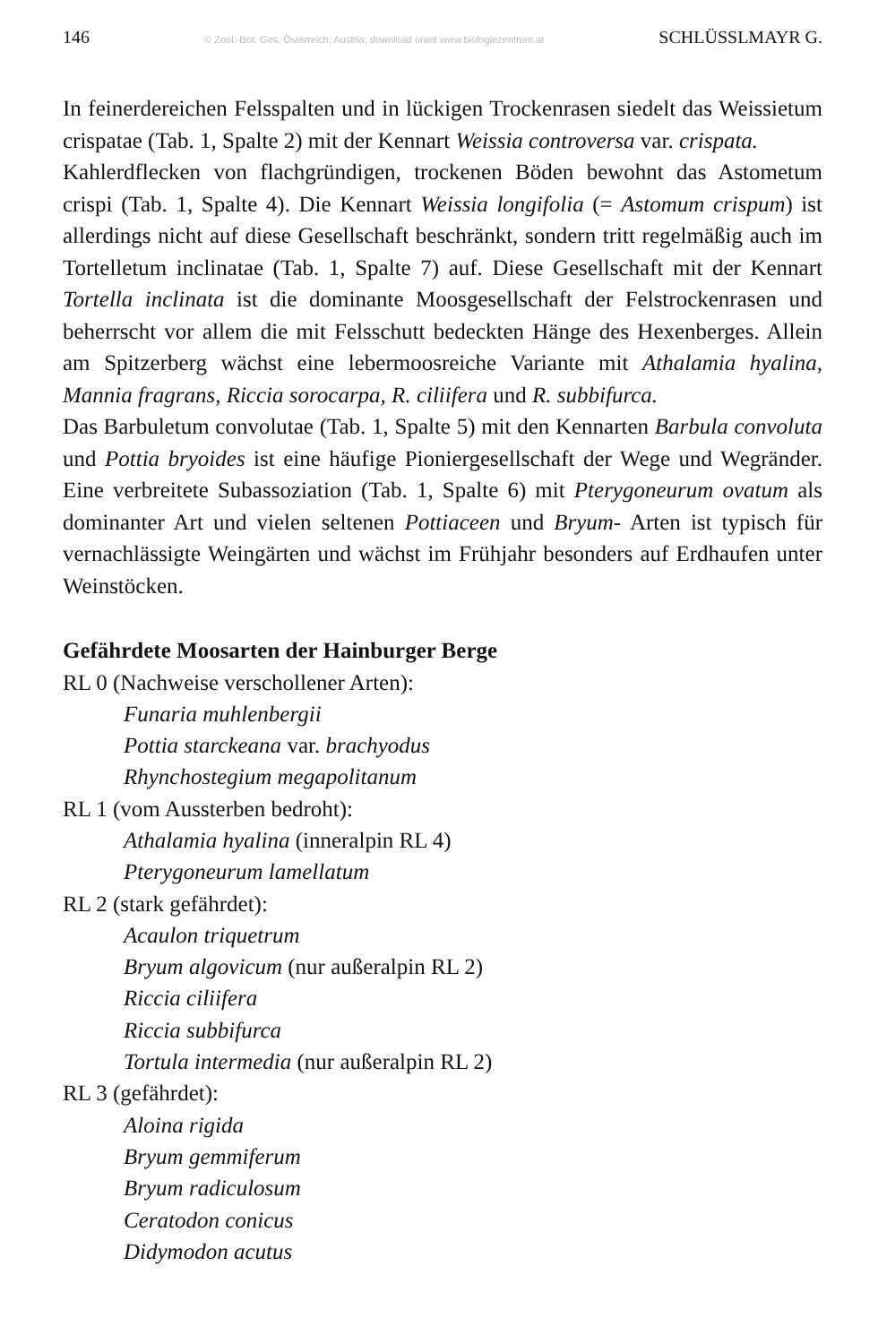146 © Zool.-Bot. Ges. Österreich, Austria; download unter www.biologiezentrum.at SCHLÜSSLMAYR G.
In feinerdereichen Felsspalten und in lückigen Trockenrasen siedelt das Weissietum crispatae (Tab. 1, Spalte 2) mit der Kennart Weissia controversa var. crispata.
Kahlerdflecken von flachgründigen, trockenen Böden bewohnt das Astometum crispi (Tab. 1, Spalte 4). Die Kennart Weissia longifolia (= Astomum crispum) ist allerdings nicht auf diese Gesellschaft beschränkt, sondern tritt regelmäßig auch im Tortelletum inclinatae (Tab. 1, Spalte 7) auf. Diese Gesellschaft mit der Kennart Tortella inclinata ist die dominante Moosgesellschaft der Felstrockenrasen und beherrscht vor allem die mit Felsschutt bedeckten Hänge des Hexenberges. Allein am Spitzerberg wächst eine lebermoosreiche Variante mit Athalamia hyalina, Mannia fragrans, Riccia sorocarpa, R. ciliifera und R. subbifurca.
Das Barbuletum convolutae (Tab. 1, Spalte 5) mit den Kennarten Barbula convoluta und Pottia bryoides ist eine häufige Pioniergesellschaft der Wege und Wegränder. Eine verbreitete Subassoziation (Tab. 1, Spalte 6) mit Pterygoneurum ovatum als dominanter Art und vielen seltenen Pottiaceen und Bryum- Arten ist typisch für vernachlässigte Weingärten und wächst im Frühjahr besonders auf Erdhaufen unter Weinstöcken.
Gefährdete Moosarten der Hainburger Berge
RL 0 (Nachweise verschollener Arten):
Funaria muhlenbergii
Pottia starckeana var. brachyodus
Rhynchostegium megapolitanum
RL 1 (vom Aussterben bedroht):
Athalamia hyalina (inneralpin RL 4)
Pterygoneurum lamellatum
RL 2 (stark gefährdet):
Acaulon triquetrum
Bryum algovicum (nur außeralpin RL 2)
Riccia ciliifera
Riccia subbifurca
Tortula intermedia (nur außeralpin RL 2)
RL 3 (gefährdet):
Aloina rigida
Bryum gemmiferum
Bryum radiculosum
Ceratodon conicus
Didymodon acutus